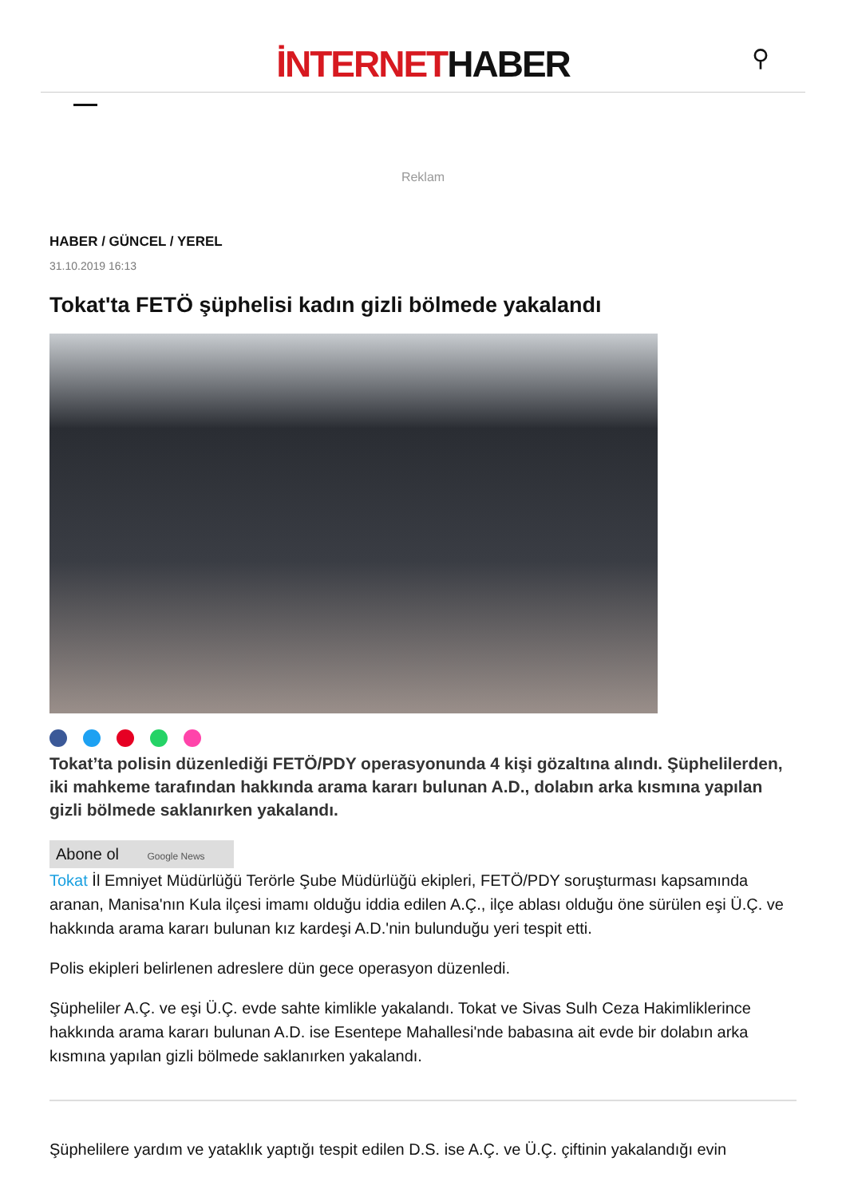İNTERNETHABER
⚲
Reklam
HABER / GÜNCEL / YEREL
31.10.2019 16:13
Tokat'ta FETÖ şüphelisi kadın gizli bölmede yakalandı
Tokat’ta polisin düzenlediği FETÖ/PDY operasyonunda 4 kişi gözaltına alındı. Şüphelilerden, iki mahkeme tarafından hakkında arama kararı bulunan A.D., dolabın arka kısmına yapılan gizli bölmede saklanırken yakalandı.
Abone ol Google News
Tokat İl Emniyet Müdürlüğü Terörle Şube Müdürlüğü ekipleri, FETÖ/PDY soruşturması kapsamında aranan, Manisa'nın Kula ilçesi imamı olduğu iddia edilen A.Ç., ilçe ablası olduğu öne sürülen eşi Ü.Ç. ve hakkında arama kararı bulunan kız kardeşi A.D.'nin bulunduğu yeri tespit etti.
Polis ekipleri belirlenen adreslere dün gece operasyon düzenledi.
Şüpheliler A.Ç. ve eşi Ü.Ç. evde sahte kimlikle yakalandı. Tokat ve Sivas Sulh Ceza Hakimliklerince hakkında arama kararı bulunan A.D. ise Esentepe Mahallesi'nde babasına ait evde bir dolabın arka kısmına yapılan gizli bölmede saklanırken yakalandı.
Şüphelilere yardım ve yataklık yaptığı tespit edilen D.S. ise A.Ç. ve Ü.Ç. çiftinin yakalandığı evin